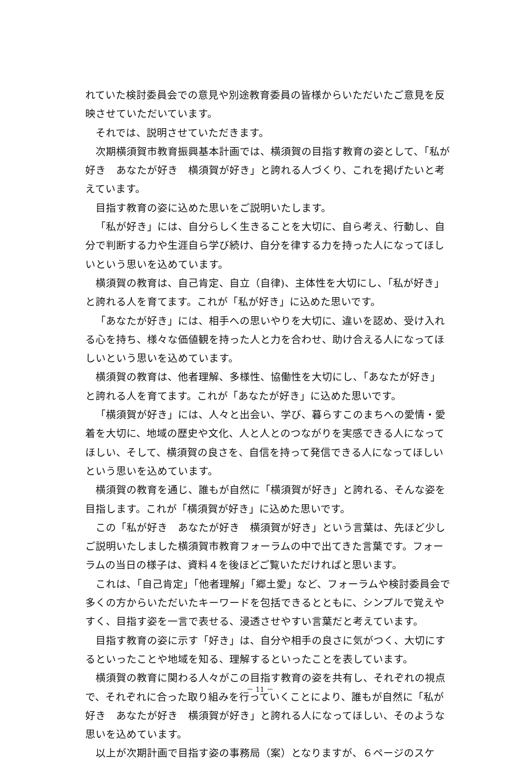れていた検討委員会での意見や別途教育委員の皆様からいただいたご意見を反映させていただいています。
それでは、説明させていただきます。
次期横須賀市教育振興基本計画では、横須賀の目指す教育の姿として、「私が好き　あなたが好き　横須賀が好き」と誇れる人づくり、これを掲げたいと考えています。
目指す教育の姿に込めた思いをご説明いたします。
「私が好き」には、自分らしく生きることを大切に、自ら考え、行動し、自分で判断する力や生涯自ら学び続け、自分を律する力を持った人になってほしいという思いを込めています。
横須賀の教育は、自己肯定、自立（自律)、主体性を大切にし、「私が好き」と誇れる人を育てます。これが「私が好き」に込めた思いです。
「あなたが好き」には、相手への思いやりを大切に、違いを認め、受け入れる心を持ち、様々な価値観を持った人と力を合わせ、助け合える人になってほしいという思いを込めています。
横須賀の教育は、他者理解、多様性、協働性を大切にし、「あなたが好き」と誇れる人を育てます。これが「あなたが好き」に込めた思いです。
「横須賀が好き」には、人々と出会い、学び、暮らすこのまちへの愛情・愛着を大切に、地域の歴史や文化、人と人とのつながりを実感できる人になってほしい、そして、横須賀の良さを、自信を持って発信できる人になってほしいという思いを込めています。
横須賀の教育を通じ、誰もが自然に「横須賀が好き」と誇れる、そんな姿を目指します。これが「横須賀が好き」に込めた思いです。
この「私が好き　あなたが好き　横須賀が好き」という言葉は、先ほど少しご説明いたしました横須賀市教育フォーラムの中で出てきた言葉です。フォーラムの当日の様子は、資料４を後ほどご覧いただければと思います。
これは、「自己肯定」「他者理解」「郷土愛」など、フォーラムや検討委員会で多くの方からいただいたキーワードを包括できるとともに、シンプルで覚えやすく、目指す姿を一言で表せる、浸透させやすい言葉だと考えています。
目指す教育の姿に示す「好き」は、自分や相手の良さに気がつく、大切にするといったことや地域を知る、理解するといったことを表しています。
横須賀の教育に関わる人々がこの目指す教育の姿を共有し、それぞれの視点で、それぞれに合った取り組みを行っていくことにより、誰もが自然に「私が好き　あなたが好き　横須賀が好き」と誇れる人になってほしい、そのような思いを込めています。
以上が次期計画で目指す姿の事務局（案）となりますが、６ページのスケ
－ 11 －